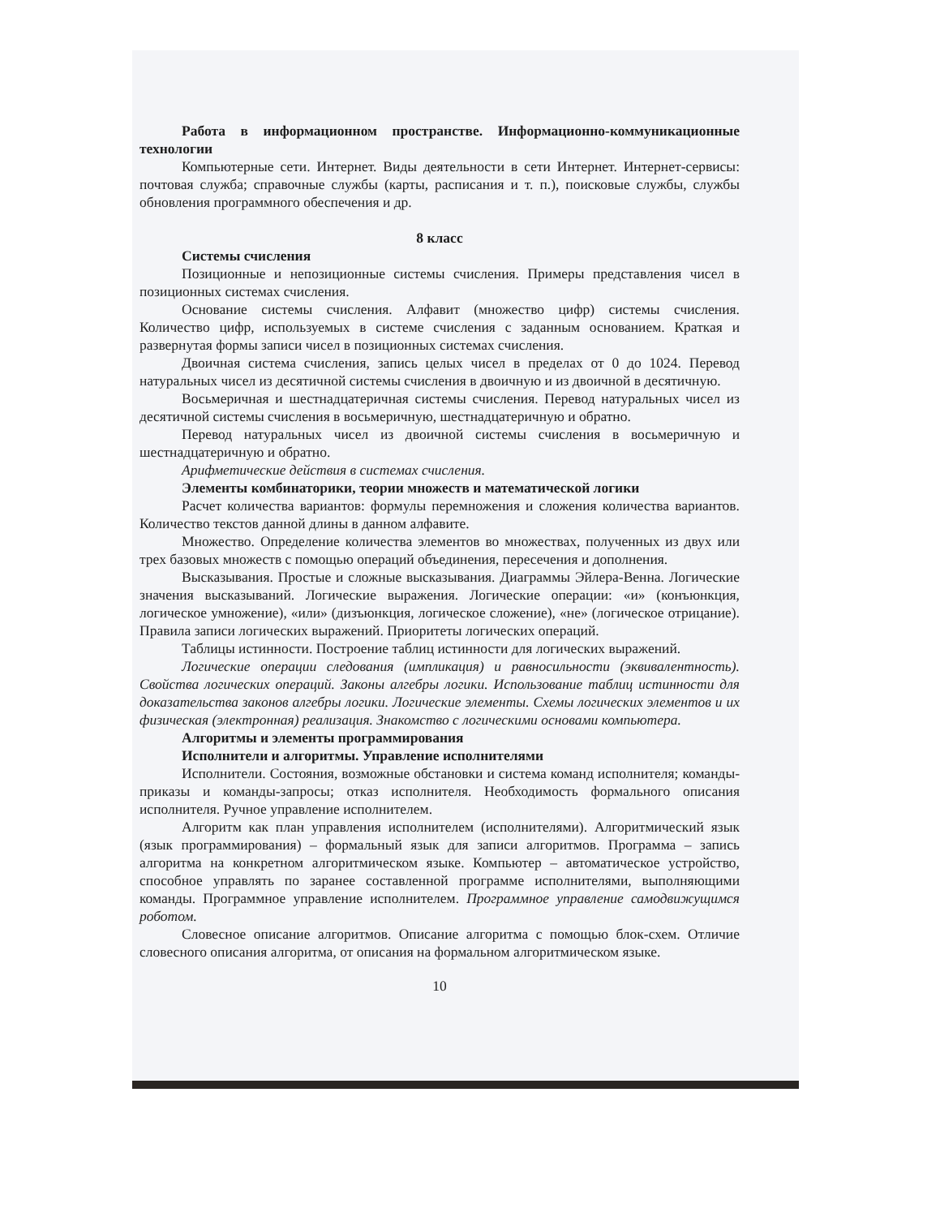Работа в информационном пространстве. Информационно-коммуникационные технологии
Компьютерные сети. Интернет. Виды деятельности в сети Интернет. Интернет-сервисы: почтовая служба; справочные службы (карты, расписания и т. п.), поисковые службы, службы обновления программного обеспечения и др.
8 класс
Системы счисления
Позиционные и непозиционные системы счисления. Примеры представления чисел в позиционных системах счисления.
Основание системы счисления. Алфавит (множество цифр) системы счисления. Количество цифр, используемых в системе счисления с заданным основанием. Краткая и развернутая формы записи чисел в позиционных системах счисления.
Двоичная система счисления, запись целых чисел в пределах от 0 до 1024. Перевод натуральных чисел из десятичной системы счисления в двоичную и из двоичной в десятичную.
Восьмеричная и шестнадцатеричная системы счисления. Перевод натуральных чисел из десятичной системы счисления в восьмеричную, шестнадцатеричную и обратно.
Перевод натуральных чисел из двоичной системы счисления в восьмеричную и шестнадцатеричную и обратно.
Арифметические действия в системах счисления.
Элементы комбинаторики, теории множеств и математической логики
Расчет количества вариантов: формулы перемножения и сложения количества вариантов. Количество текстов данной длины в данном алфавите.
Множество. Определение количества элементов во множествах, полученных из двух или трех базовых множеств с помощью операций объединения, пересечения и дополнения.
Высказывания. Простые и сложные высказывания. Диаграммы Эйлера-Венна. Логические значения высказываний. Логические выражения. Логические операции: «и» (конъюнкция, логическое умножение), «или» (дизъюнкция, логическое сложение), «не» (логическое отрицание). Правила записи логических выражений. Приоритеты логических операций.
Таблицы истинности. Построение таблиц истинности для логических выражений.
Логические операции следования (импликация) и равносильности (эквивалентность). Свойства логических операций. Законы алгебры логики. Использование таблиц истинности для доказательства законов алгебры логики. Логические элементы. Схемы логических элементов и их физическая (электронная) реализация. Знакомство с логическими основами компьютера.
Алгоритмы и элементы программирования
Исполнители и алгоритмы. Управление исполнителями
Исполнители. Состояния, возможные обстановки и система команд исполнителя; команды-приказы и команды-запросы; отказ исполнителя. Необходимость формального описания исполнителя. Ручное управление исполнителем.
Алгоритм как план управления исполнителем (исполнителями). Алгоритмический язык (язык программирования) – формальный язык для записи алгоритмов. Программа – запись алгоритма на конкретном алгоритмическом языке. Компьютер – автоматическое устройство, способное управлять по заранее составленной программе исполнителями, выполняющими команды. Программное управление исполнителем. Программное управление самодвижущимся роботом.
Словесное описание алгоритмов. Описание алгоритма с помощью блок-схем. Отличие словесного описания алгоритма, от описания на формальном алгоритмическом языке.
10